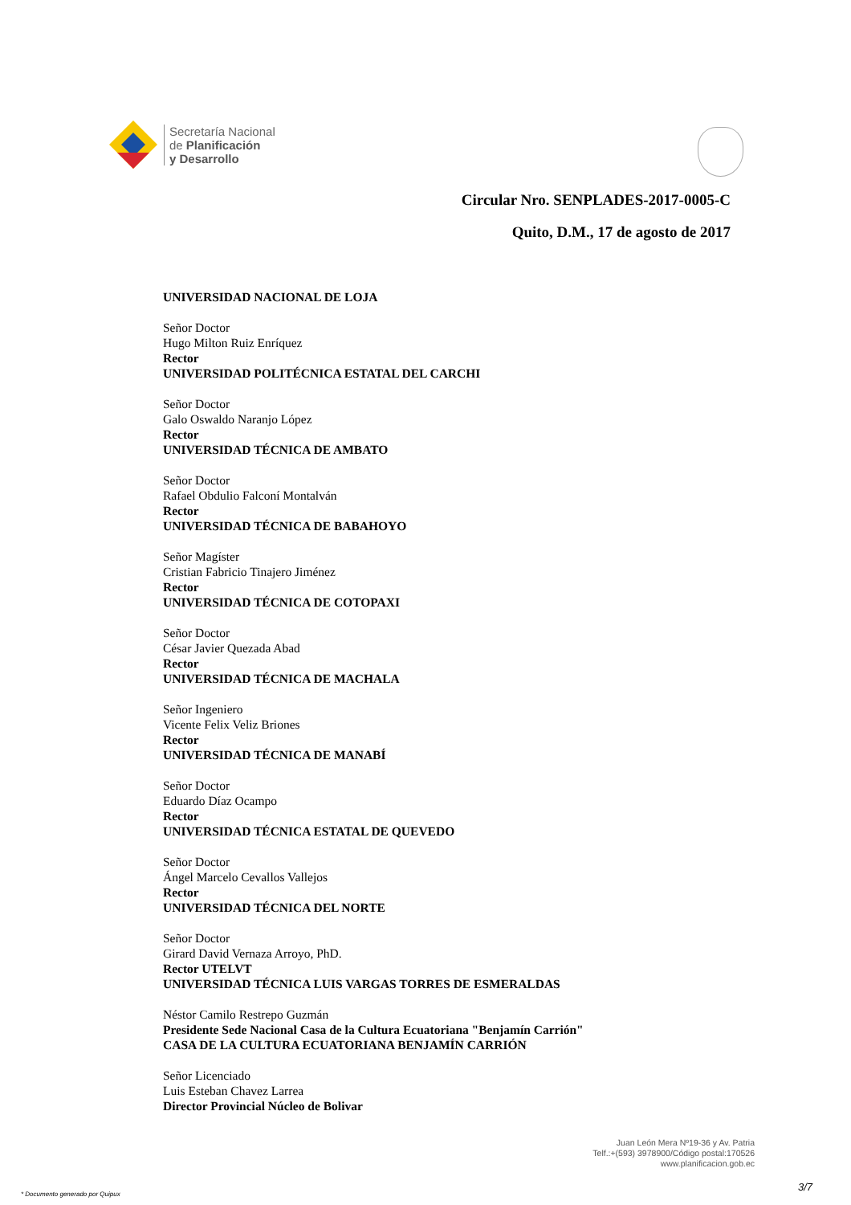Secretaría Nacional
de Planificación
y Desarrollo
Circular Nro. SENPLADES-2017-0005-C
Quito, D.M., 17 de agosto de 2017
UNIVERSIDAD NACIONAL DE LOJA
Señor Doctor
Hugo Milton Ruiz Enríquez
Rector
UNIVERSIDAD POLITÉCNICA ESTATAL DEL CARCHI
Señor Doctor
Galo Oswaldo Naranjo López
Rector
UNIVERSIDAD TÉCNICA DE AMBATO
Señor Doctor
Rafael Obdulio Falconí Montalván
Rector
UNIVERSIDAD TÉCNICA DE BABAHOYO
Señor Magíster
Cristian Fabricio Tinajero Jiménez
Rector
UNIVERSIDAD TÉCNICA DE COTOPAXI
Señor Doctor
César Javier Quezada Abad
Rector
UNIVERSIDAD TÉCNICA DE MACHALA
Señor Ingeniero
Vicente Felix Veliz Briones
Rector
UNIVERSIDAD TÉCNICA DE MANABÍ
Señor Doctor
Eduardo Díaz Ocampo
Rector
UNIVERSIDAD TÉCNICA ESTATAL DE QUEVEDO
Señor Doctor
Ángel Marcelo Cevallos Vallejos
Rector
UNIVERSIDAD TÉCNICA DEL NORTE
Señor Doctor
Girard David Vernaza Arroyo, PhD.
Rector UTELVT
UNIVERSIDAD TÉCNICA LUIS VARGAS TORRES DE ESMERALDAS
Néstor Camilo Restrepo Guzmán
Presidente Sede Nacional Casa de la Cultura Ecuatoriana "Benjamín Carrión"
CASA DE LA CULTURA ECUATORIANA BENJAMÍN CARRIÓN
Señor Licenciado
Luis Esteban Chavez Larrea
Director Provincial Núcleo de Bolivar
Juan León Mera Nº19-36 y Av. Patria
Telf.:+(593) 3978900/Código postal:170526
www.planificacion.gob.ec
* Documento generado por Quipux
3/7